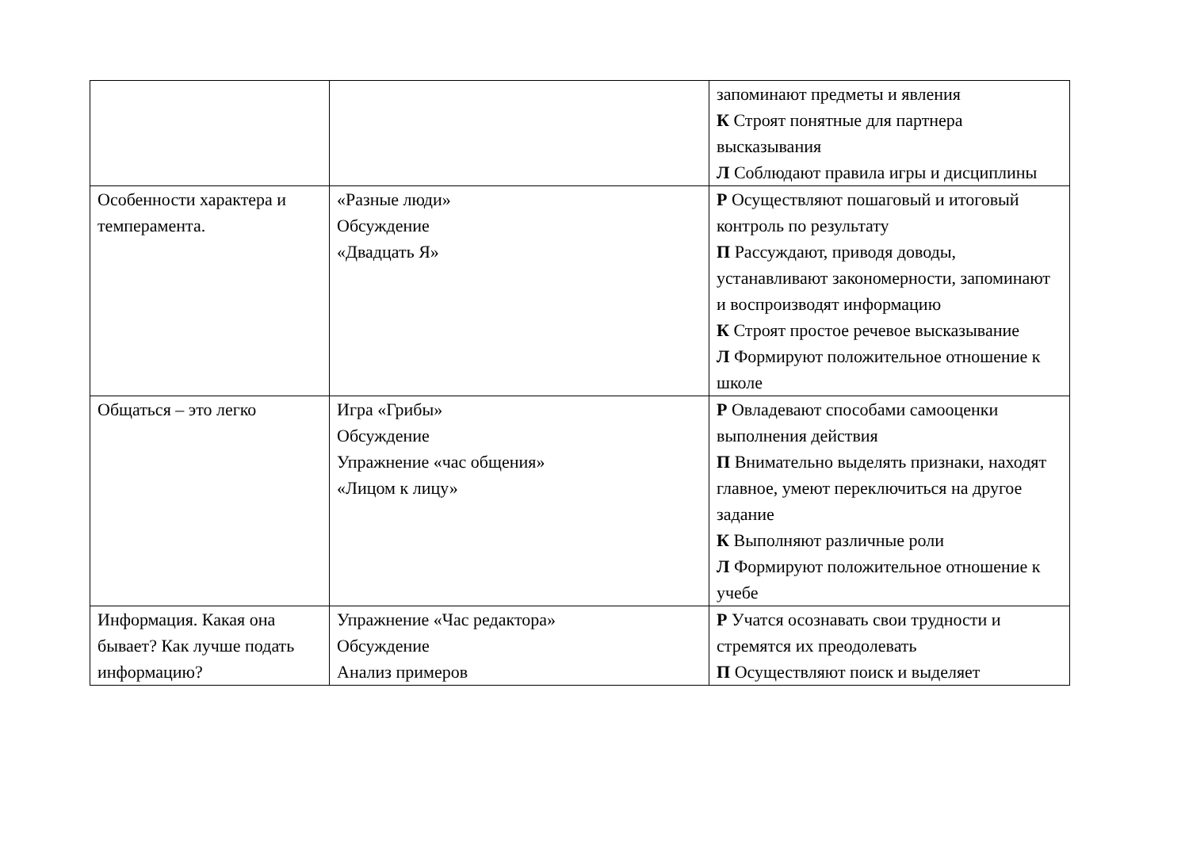| | | запоминают предметы и явления К Строят понятные для партнера высказывания Л Соблюдают правила игры и дисциплины |
| Особенности характера и темперамента. | «Разные люди» Обсуждение «Двадцать Я» | Р Осуществляют пошаговый и итоговый контроль по результату П Рассуждают, приводя доводы, устанавливают закономерности, запоминают и воспроизводят информацию К Строят простое речевое высказывание Л Формируют положительное отношение к школе |
| Общаться – это легко | Игра «Грибы» Обсуждение Упражнение «час общения» «Лицом к лицу» | Р Овладевают способами самооценки выполнения действия П Внимательно выделять признаки, находят главное, умеют переключиться на другое задание К Выполняют различные роли Л Формируют положительное отношение к учебе |
| Информация. Какая она бывает? Как лучше подать информацию? | Упражнение «Час редактора» Обсуждение Анализ примеров | Р Учатся осознавать свои трудности и стремятся их преодолевать П Осуществляют поиск и выделяет |